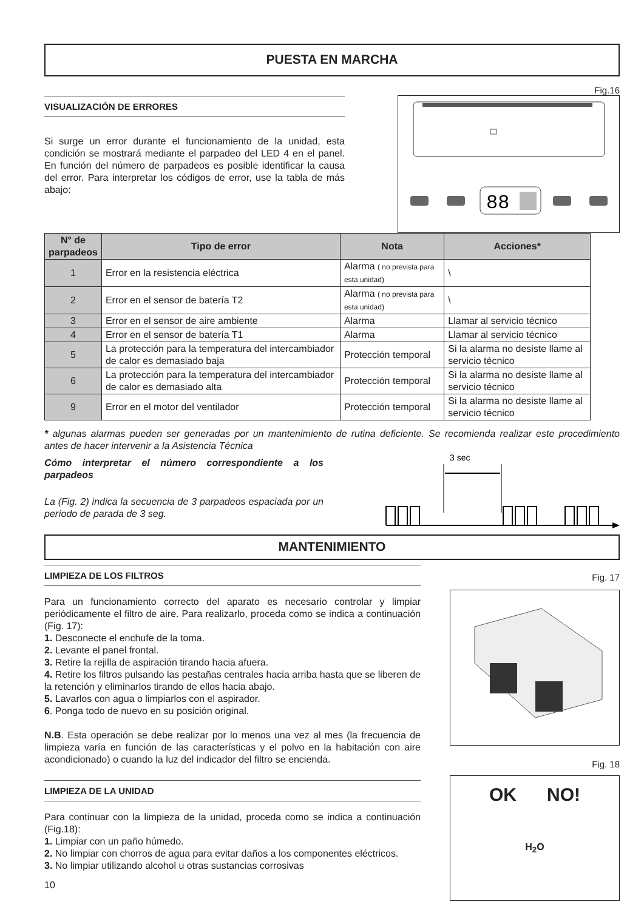PUESTA EN MARCHA
VISUALIZACIÓN DE ERRORES
Si surge un error durante el funcionamiento de la unidad, esta condición se mostrará mediante el parpadeo del LED 4 en el panel. En función del número de parpadeos es posible identificar la causa del error. Para interpretar los códigos de error, use la tabla de más abajo:
Fig.16
88
| N° de parpadeos | Tipo de error | Nota | Acciones* |
| --- | --- | --- | --- |
| 1 | Error en la resistencia eléctrica | Alarma ( no prevista para esta unidad) | \ |
| 2 | Error en el sensor de batería T2 | Alarma ( no prevista para esta unidad) | \ |
| 3 | Error en el sensor de aire ambiente | Alarma | Llamar al servicio técnico |
| 4 | Error en el sensor de batería T1 | Alarma | Llamar al servicio técnico |
| 5 | La protección para la temperatura del intercambiador de calor es demasiado baja | Protección temporal | Si la alarma no desiste llame al servicio técnico |
| 6 | La protección para la temperatura del intercambiador de calor es demasiado alta | Protección temporal | Si la alarma no desiste llame al servicio técnico |
| 9 | Error en el motor del ventilador | Protección temporal | Si la alarma no desiste llame al servicio técnico |
* algunas alarmas pueden ser generadas por un mantenimiento de rutina deficiente. Se recomienda realizar este procedimiento antes de hacer intervenir a la Asistencia Técnica
Cómo interpretar el número correspondiente a los parpadeos
La (Fig. 2) indica la secuencia de 3 parpadeos espaciada por un período de parada de 3 seg.
3 sec
MANTENIMIENTO
LIMPIEZA DE LOS FILTROS
Para un funcionamiento correcto del aparato es necesario controlar y limpiar periódicamente el filtro de aire. Para realizarlo, proceda como se indica a continuación (Fig. 17):
1. Desconecte el enchufe de la toma.
2. Levante el panel frontal.
3. Retire la rejilla de aspiración tirando hacia afuera.
4. Retire los filtros pulsando las pestañas centrales hacia arriba hasta que se liberen de la retención y eliminarlos tirando de ellos hacia abajo.
5. Lavarlos con agua o limpiarlos con el aspirador.
6. Ponga todo de nuevo en su posición original.
N.B. Esta operación se debe realizar por lo menos una vez al mes (la frecuencia de limpieza varía en función de las características y el polvo en la habitación con aire acondicionado) o cuando la luz del indicador del filtro se encienda.
LIMPIEZA DE LA UNIDAD
Para continuar con la limpieza de la unidad, proceda como se indica a continuación (Fig.18):
1. Limpiar con un paño húmedo.
2. No limpiar con chorros de agua para evitar daños a los componentes eléctricos.
3. No limpiar utilizando alcohol u otras sustancias corrosivas
10
Fig. 17
Fig. 18
OK NO!
H<sub>2</sub>O